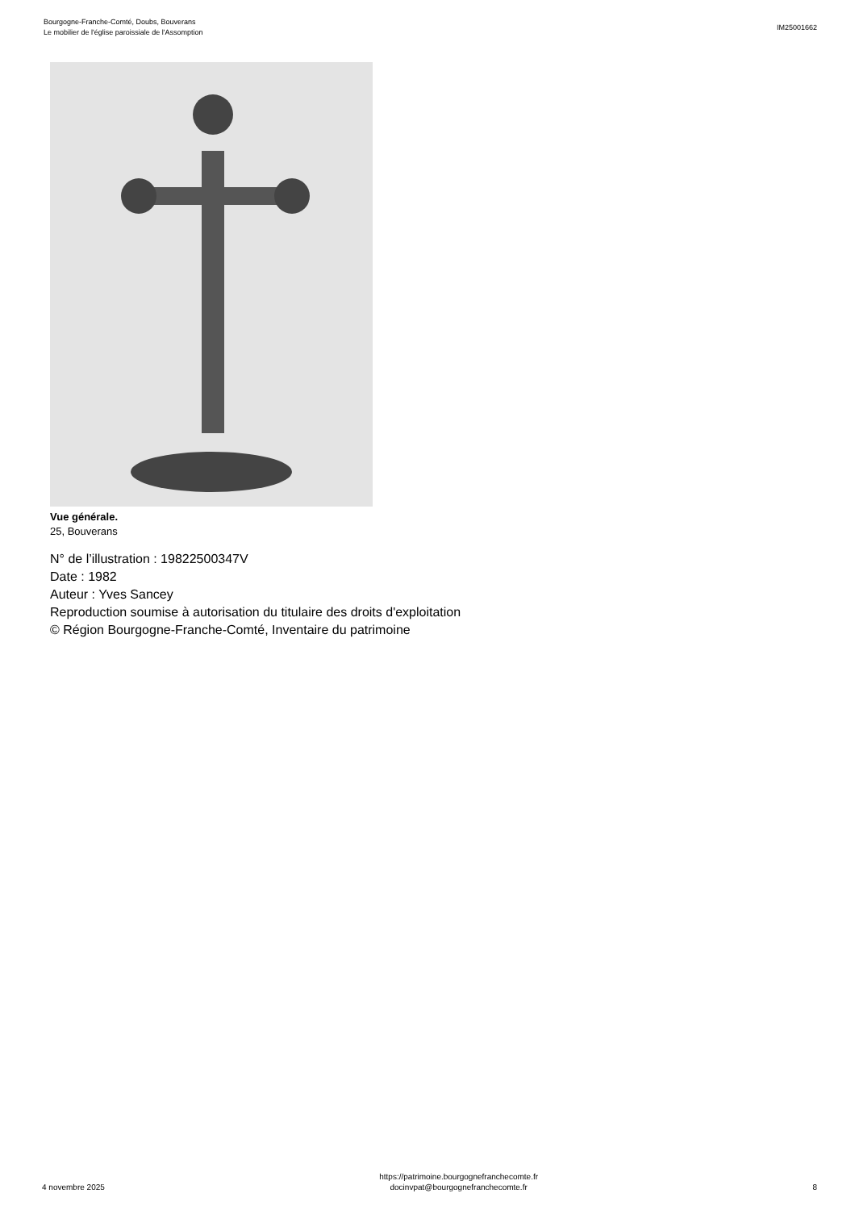Bourgogne-Franche-Comté, Doubs, Bouverans
Le mobilier de l'église paroissiale de l'Assomption
IM25001662
Vue générale.
25, Bouverans
N° de l’illustration : 19822500347V
Date : 1982
Auteur : Yves Sancey
Reproduction soumise à autorisation du titulaire des droits d'exploitation
© Région Bourgogne-Franche-Comté, Inventaire du patrimoine
4 novembre 2025
https://patrimoine.bourgognefranchecomte.fr
docinvpat@bourgognefranchecomte.fr
8